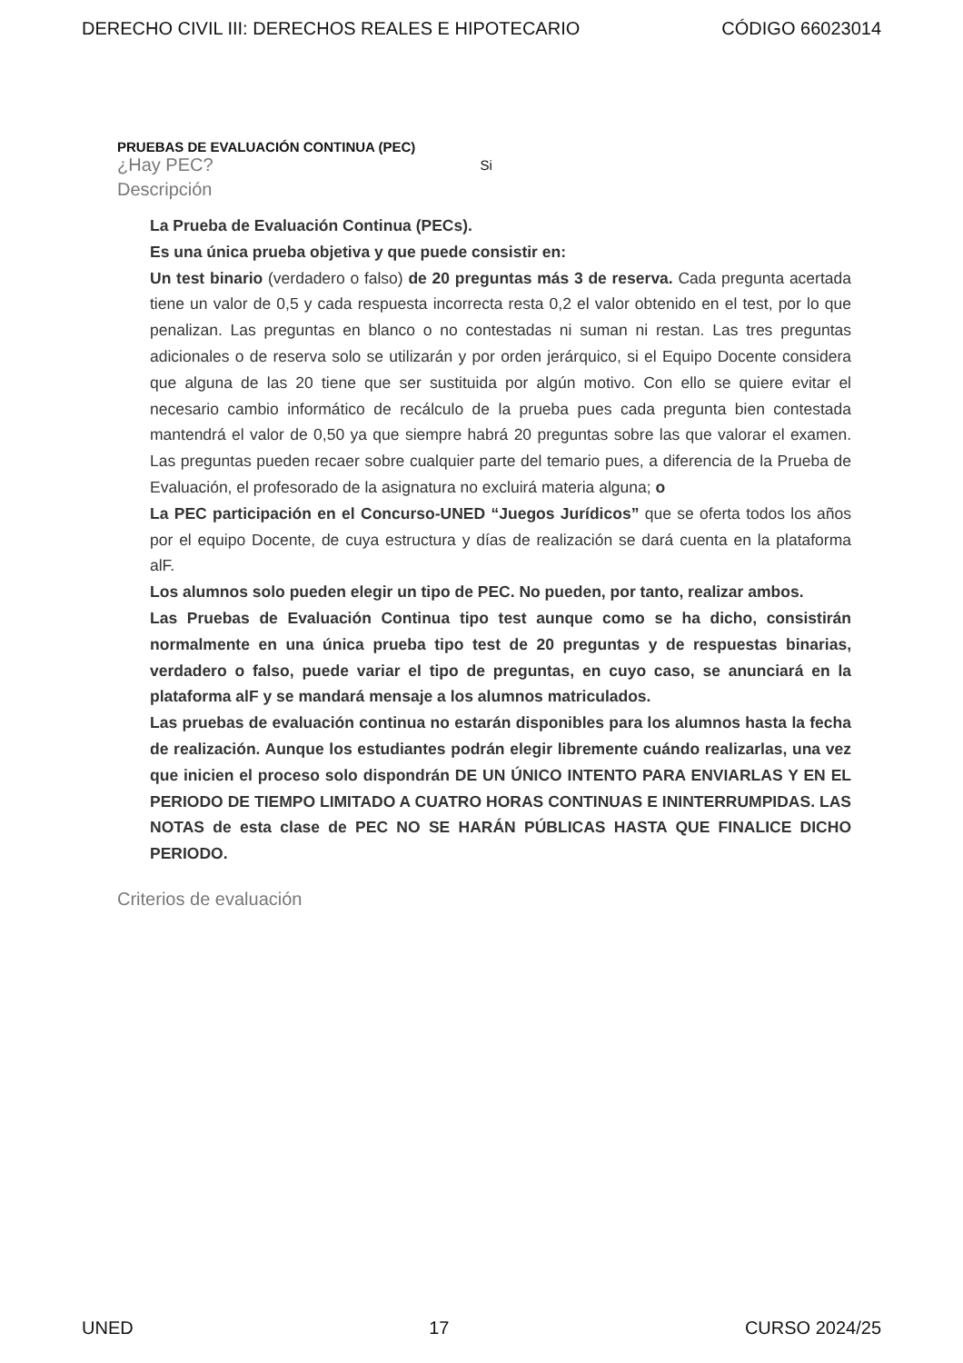DERECHO CIVIL III: DERECHOS REALES E HIPOTECARIO CÓDIGO 66023014
PRUEBAS DE EVALUACIÓN CONTINUA (PEC)
¿Hay PEC? Si
Descripción
La Prueba de Evaluación Continua (PECs).
Es una única prueba objetiva y que puede consistir en:
Un test binario (verdadero o falso) de 20 preguntas más 3 de reserva. Cada pregunta acertada tiene un valor de 0,5 y cada respuesta incorrecta resta 0,2 el valor obtenido en el test, por lo que penalizan. Las preguntas en blanco o no contestadas ni suman ni restan. Las tres preguntas adicionales o de reserva solo se utilizarán y por orden jerárquico, si el Equipo Docente considera que alguna de las 20 tiene que ser sustituida por algún motivo. Con ello se quiere evitar el necesario cambio informático de recálculo de la prueba pues cada pregunta bien contestada mantendrá el valor de 0,50 ya que siempre habrá 20 preguntas sobre las que valorar el examen. Las preguntas pueden recaer sobre cualquier parte del temario pues, a diferencia de la Prueba de Evaluación, el profesorado de la asignatura no excluirá materia alguna; o
La PEC participación en el Concurso-UNED “Juegos Jurídicos” que se oferta todos los años por el equipo Docente, de cuya estructura y días de realización se dará cuenta en la plataforma alF.
Los alumnos solo pueden elegir un tipo de PEC. No pueden, por tanto, realizar ambos.
Las Pruebas de Evaluación Continua tipo test aunque como se ha dicho, consistirán normalmente en una única prueba tipo test de 20 preguntas y de respuestas binarias, verdadero o falso, puede variar el tipo de preguntas, en cuyo caso, se anunciará en la plataforma alF y se mandará mensaje a los alumnos matriculados.
Las pruebas de evaluación continua no estarán disponibles para los alumnos hasta la fecha de realización. Aunque los estudiantes podrán elegir libremente cuándo realizarlas, una vez que inicien el proceso solo dispondrán DE UN ÚNICO INTENTO PARA ENVIARLAS Y EN EL PERIODO DE TIEMPO LIMITADO A CUATRO HORAS CONTINUAS E ININTERRUMPIDAS. LAS NOTAS de esta clase de PEC NO SE HARÁN PÚBLICAS HASTA QUE FINALICE DICHO PERIODO.
Criterios de evaluación
UNED 17 CURSO 2024/25